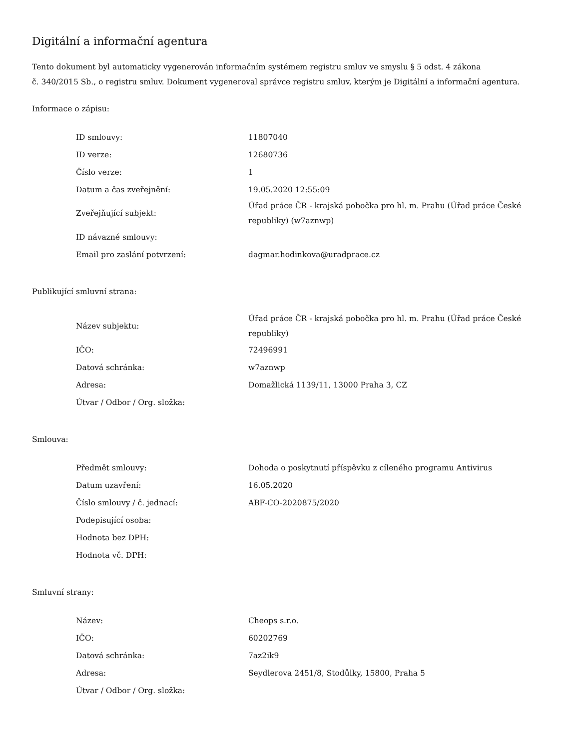Digitální a informační agentura
Tento dokument byl automaticky vygenerován informačním systémem registru smluv ve smyslu § 5 odst. 4 zákona
č. 340/2015 Sb., o registru smluv. Dokument vygeneroval správce registru smluv, kterým je Digitální a informační agentura.
Informace o zápisu:
| ID smlouvy: | 11807040 |
| ID verze: | 12680736 |
| Číslo verze: | 1 |
| Datum a čas zveřejnění: | 19.05.2020 12:55:09 |
| Zveřejňující subjekt: | Úřad práce ČR - krajská pobočka pro hl. m. Prahu (Úřad práce České republiky) (w7aznwp) |
| ID návazné smlouvy: | |
| Email pro zaslání potvrzení: | dagmar.hodinkova@uradprace.cz |
Publikující smluvní strana:
| Název subjektu: | Úřad práce ČR - krajská pobočka pro hl. m. Prahu (Úřad práce České republiky) |
| IČO: | 72496991 |
| Datová schránka: | w7aznwp |
| Adresa: | Domažlická 1139/11, 13000 Praha 3, CZ |
| Útvar / Odbor / Org. složka: | |
Smlouva:
| Předmět smlouvy: | Dohoda o poskytnutí příspěvku z cíleného programu Antivirus |
| Datum uzavření: | 16.05.2020 |
| Číslo smlouvy / č. jednací: | ABF-CO-2020875/2020 |
| Podepisující osoba: | |
| Hodnota bez DPH: | |
| Hodnota vč. DPH: | |
Smluvní strany:
| Název: | Cheops s.r.o. |
| IČO: | 60202769 |
| Datová schránka: | 7az2ik9 |
| Adresa: | Seydlerova 2451/8, Stodůlky, 15800, Praha 5 |
| Útvar / Odbor / Org. složka: | |